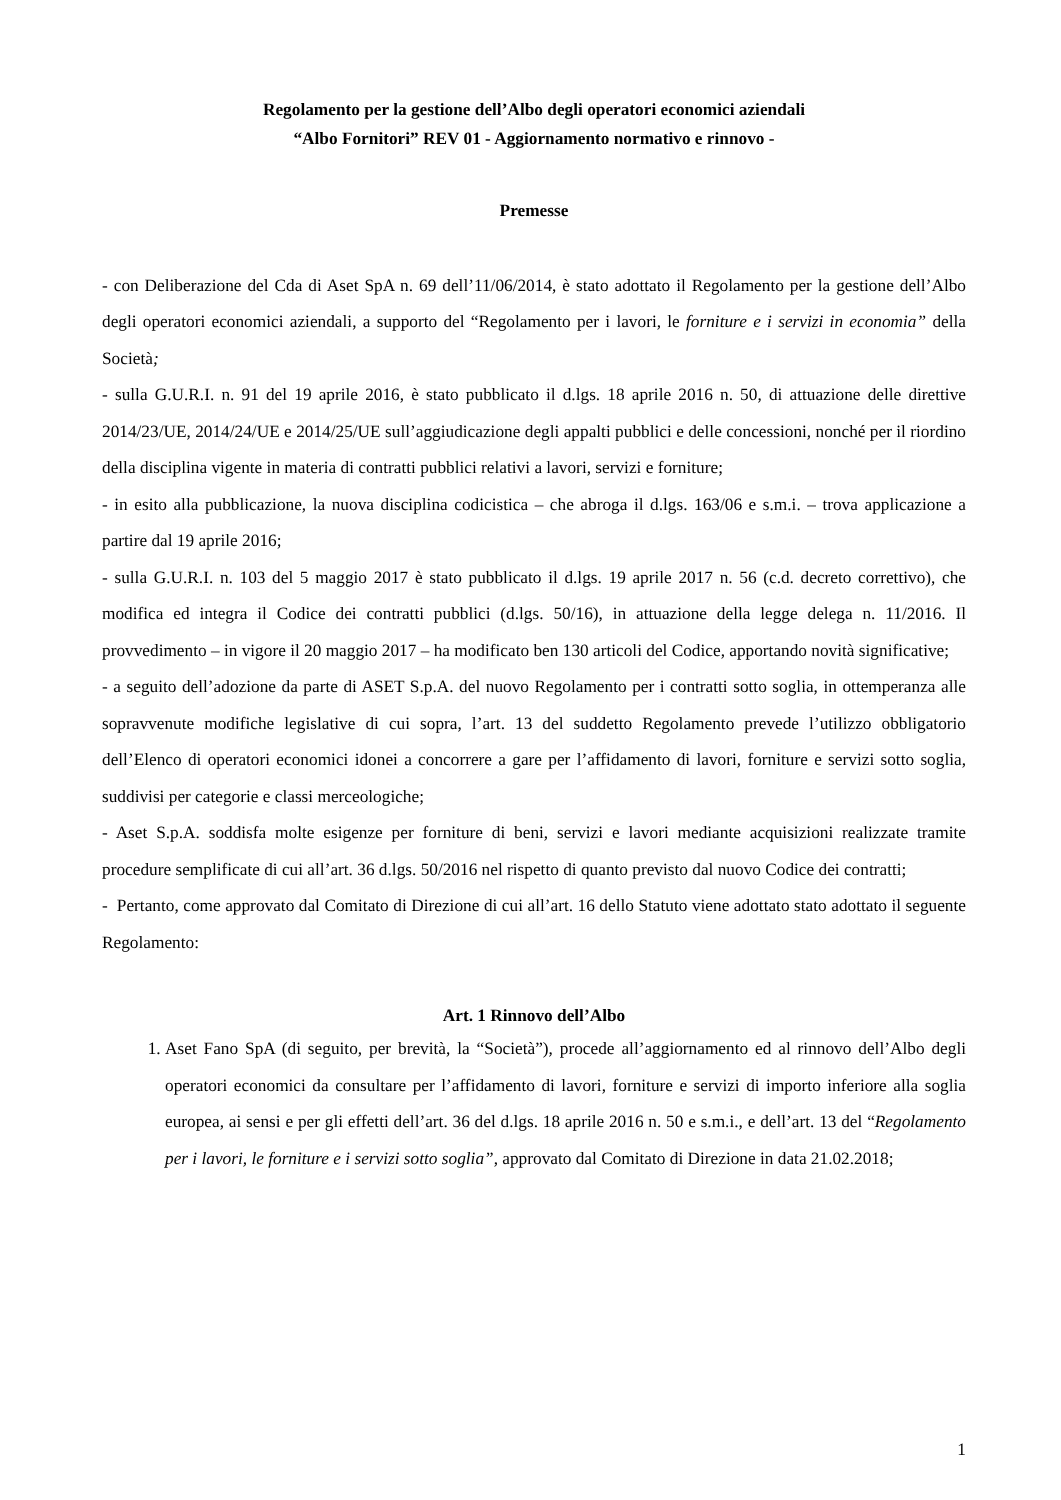Regolamento per la gestione dell’Albo degli operatori economici aziendali
“Albo Fornitori” REV 01 - Aggiornamento normativo e rinnovo -
Premesse
- con Deliberazione del Cda di Aset SpA n. 69 dell’11/06/2014, è stato adottato il Regolamento per la gestione dell’Albo degli operatori economici aziendali, a supporto del “Regolamento per i lavori, le forniture e i servizi in economia” della Società;
- sulla G.U.R.I. n. 91 del 19 aprile 2016, è stato pubblicato il d.lgs. 18 aprile 2016 n. 50, di attuazione delle direttive 2014/23/UE, 2014/24/UE e 2014/25/UE sull’aggiudicazione degli appalti pubblici e delle concessioni, nonché per il riordino della disciplina vigente in materia di contratti pubblici relativi a lavori, servizi e forniture;
- in esito alla pubblicazione, la nuova disciplina codicistica – che abroga il d.lgs. 163/06 e s.m.i. – trova applicazione a partire dal 19 aprile 2016;
- sulla G.U.R.I. n. 103 del 5 maggio 2017 è stato pubblicato il d.lgs. 19 aprile 2017 n. 56 (c.d. decreto correttivo), che modifica ed integra il Codice dei contratti pubblici (d.lgs. 50/16), in attuazione della legge delega n. 11/2016. Il provvedimento – in vigore il 20 maggio 2017 – ha modificato ben 130 articoli del Codice, apportando novità significative;
- a seguito dell’adozione da parte di ASET S.p.A. del nuovo Regolamento per i contratti sotto soglia, in ottemperanza alle sopravvenute modifiche legislative di cui sopra, l’art. 13 del suddetto Regolamento prevede l’utilizzo obbligatorio dell’Elenco di operatori economici idonei a concorrere a gare per l’affidamento di lavori, forniture e servizi sotto soglia, suddivisi per categorie e classi merceologiche;
- Aset S.p.A. soddisfa molte esigenze per forniture di beni, servizi e lavori mediante acquisizioni realizzate tramite procedure semplificate di cui all’art. 36 d.lgs. 50/2016 nel rispetto di quanto previsto dal nuovo Codice dei contratti;
- Pertanto, come approvato dal Comitato di Direzione di cui all’art. 16 dello Statuto viene adottato stato adottato il seguente Regolamento:
Art. 1 Rinnovo dell’Albo
1. Aset Fano SpA (di seguito, per brevità, la “Società”), procede all’aggiornamento ed al rinnovo dell’Albo degli operatori economici da consultare per l’affidamento di lavori, forniture e servizi di importo inferiore alla soglia europea, ai sensi e per gli effetti dell’art. 36 del d.lgs. 18 aprile 2016 n. 50 e s.m.i., e dell’art. 13 del “Regolamento per i lavori, le forniture e i servizi sotto soglia”, approvato dal Comitato di Direzione in data 21.02.2018;
1